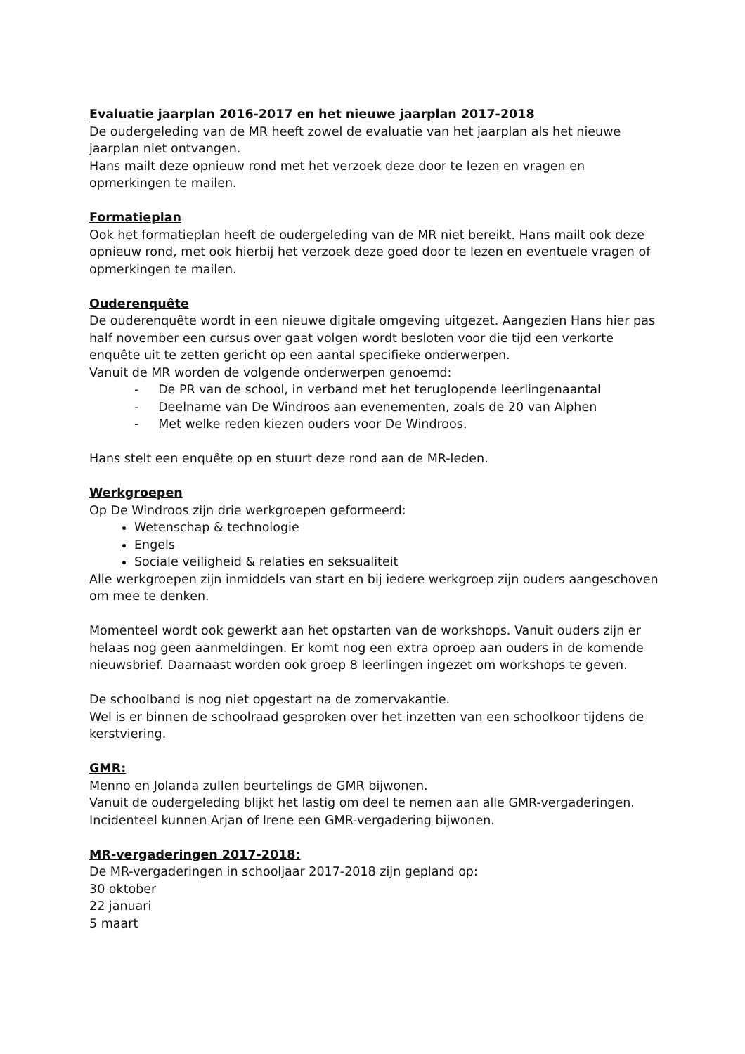Evaluatie jaarplan 2016-2017 en het nieuwe jaarplan 2017-2018
De oudergeleding van de MR heeft zowel de evaluatie van het jaarplan als het nieuwe jaarplan niet ontvangen.
Hans mailt deze opnieuw rond met het verzoek deze door te lezen en vragen en opmerkingen te mailen.
Formatieplan
Ook het formatieplan heeft de oudergeleding van de MR niet bereikt. Hans mailt ook deze opnieuw rond, met ook hierbij het verzoek deze goed door te lezen en eventuele vragen of opmerkingen te mailen.
Ouderenquête
De ouderenquête wordt in een nieuwe digitale omgeving uitgezet. Aangezien Hans hier pas half november een cursus over gaat volgen wordt besloten voor die tijd een verkorte enquête uit te zetten gericht op een aantal specifieke onderwerpen.
Vanuit de MR worden de volgende onderwerpen genoemd:
- De PR van de school, in verband met het teruglopende leerlingenaantal
- Deelname van De Windroos aan evenementen, zoals de 20 van Alphen
- Met welke reden kiezen ouders voor De Windroos.
Hans stelt een enquête op en stuurt deze rond aan de MR-leden.
Werkgroepen
Op De Windroos zijn drie werkgroepen geformeerd:
Wetenschap & technologie
Engels
Sociale veiligheid & relaties en seksualiteit
Alle werkgroepen zijn inmiddels van start en bij iedere werkgroep zijn ouders aangeschoven om mee te denken.
Momenteel wordt ook gewerkt aan het opstarten van de workshops. Vanuit ouders zijn er helaas nog geen aanmeldingen. Er komt nog een extra oproep aan ouders in de komende nieuwsbrief. Daarnaast worden ook groep 8 leerlingen ingezet om workshops te geven.
De schoolband is nog niet opgestart na de zomervakantie.
Wel is er binnen de schoolraad gesproken over het inzetten van een schoolkoor tijdens de kerstviering.
GMR:
Menno en Jolanda zullen beurtelings de GMR bijwonen.
Vanuit de oudergeleding blijkt het lastig om deel te nemen aan alle GMR-vergaderingen.
Incidenteel kunnen Arjan of Irene een GMR-vergadering bijwonen.
MR-vergaderingen 2017-2018:
De MR-vergaderingen in schooljaar 2017-2018 zijn gepland op:
30 oktober
22 januari
5 maart